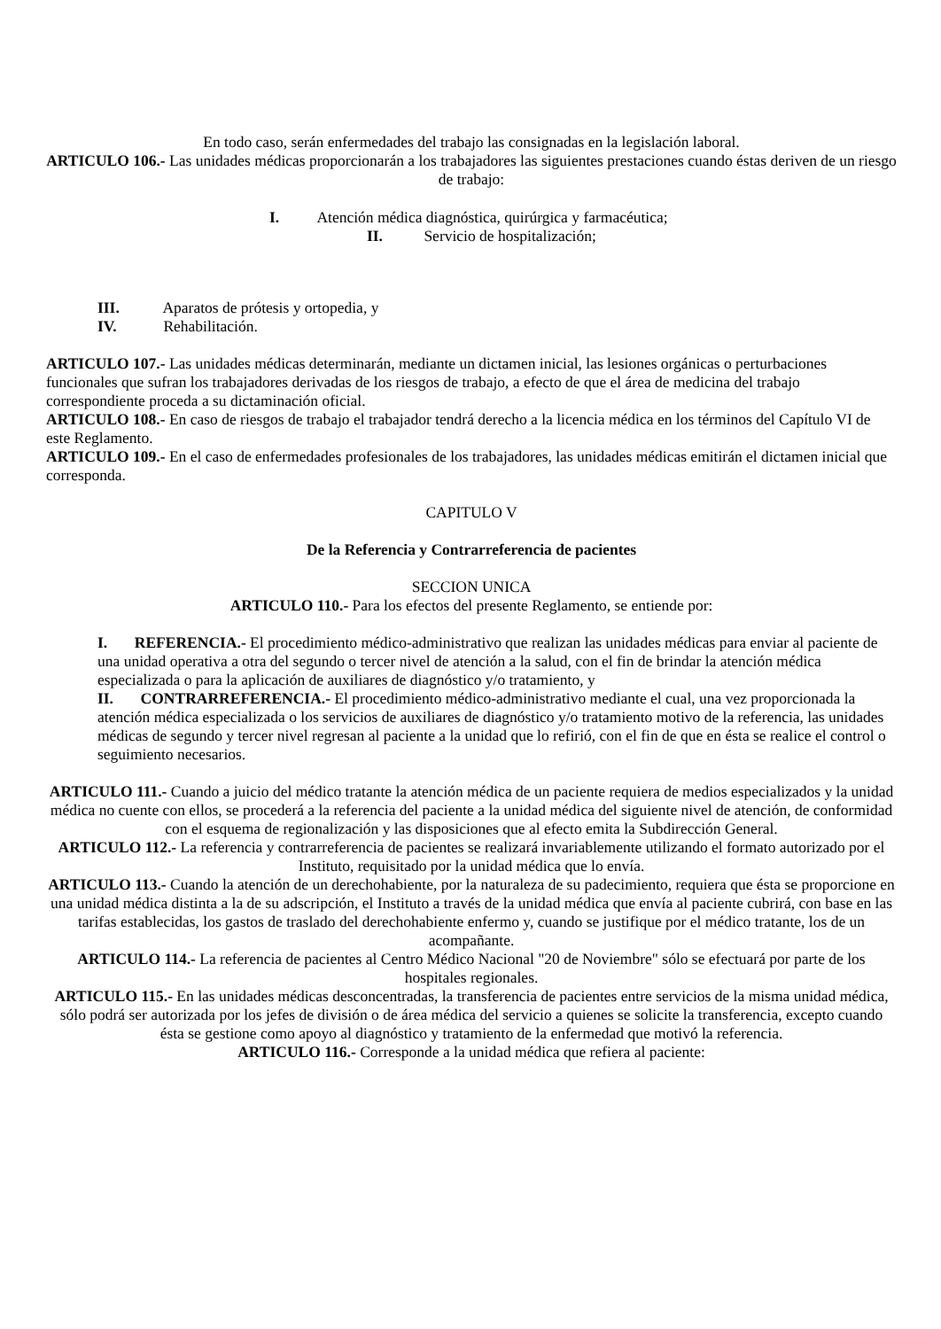En todo caso, serán enfermedades del trabajo las consignadas en la legislación laboral.
ARTICULO 106.- Las unidades médicas proporcionarán a los trabajadores las siguientes prestaciones cuando éstas deriven de un riesgo de trabajo:
I. Atención médica diagnóstica, quirúrgica y farmacéutica;
II. Servicio de hospitalización;
III. Aparatos de prótesis y ortopedia, y
IV. Rehabilitación.
ARTICULO 107.- Las unidades médicas determinarán, mediante un dictamen inicial, las lesiones orgánicas o perturbaciones funcionales que sufran los trabajadores derivadas de los riesgos de trabajo, a efecto de que el área de medicina del trabajo correspondiente proceda a su dictaminación oficial.
ARTICULO 108.- En caso de riesgos de trabajo el trabajador tendrá derecho a la licencia médica en los términos del Capítulo VI de este Reglamento.
ARTICULO 109.- En el caso de enfermedades profesionales de los trabajadores, las unidades médicas emitirán el dictamen inicial que corresponda.
CAPITULO V
De la Referencia y Contrarreferencia de pacientes
SECCION UNICA
ARTICULO 110.- Para los efectos del presente Reglamento, se entiende por:
I. REFERENCIA.- El procedimiento médico-administrativo que realizan las unidades médicas para enviar al paciente de una unidad operativa a otra del segundo o tercer nivel de atención a la salud, con el fin de brindar la atención médica especializada o para la aplicación de auxiliares de diagnóstico y/o tratamiento, y
II. CONTRARREFERENCIA.- El procedimiento médico-administrativo mediante el cual, una vez proporcionada la atención médica especializada o los servicios de auxiliares de diagnóstico y/o tratamiento motivo de la referencia, las unidades médicas de segundo y tercer nivel regresan al paciente a la unidad que lo refirió, con el fin de que en ésta se realice el control o seguimiento necesarios.
ARTICULO 111.- Cuando a juicio del médico tratante la atención médica de un paciente requiera de medios especializados y la unidad médica no cuente con ellos, se procederá a la referencia del paciente a la unidad médica del siguiente nivel de atención, de conformidad con el esquema de regionalización y las disposiciones que al efecto emita la Subdirección General.
ARTICULO 112.- La referencia y contrarreferencia de pacientes se realizará invariablemente utilizando el formato autorizado por el Instituto, requisitado por la unidad médica que lo envía.
ARTICULO 113.- Cuando la atención de un derechohabiente, por la naturaleza de su padecimiento, requiera que ésta se proporcione en una unidad médica distinta a la de su adscripción, el Instituto a través de la unidad médica que envía al paciente cubrirá, con base en las tarifas establecidas, los gastos de traslado del derechohabiente enfermo y, cuando se justifique por el médico tratante, los de un acompañante.
ARTICULO 114.- La referencia de pacientes al Centro Médico Nacional "20 de Noviembre" sólo se efectuará por parte de los hospitales regionales.
ARTICULO 115.- En las unidades médicas desconcentradas, la transferencia de pacientes entre servicios de la misma unidad médica, sólo podrá ser autorizada por los jefes de división o de área médica del servicio a quienes se solicite la transferencia, excepto cuando ésta se gestione como apoyo al diagnóstico y tratamiento de la enfermedad que motivó la referencia.
ARTICULO 116.- Corresponde a la unidad médica que refiera al paciente: